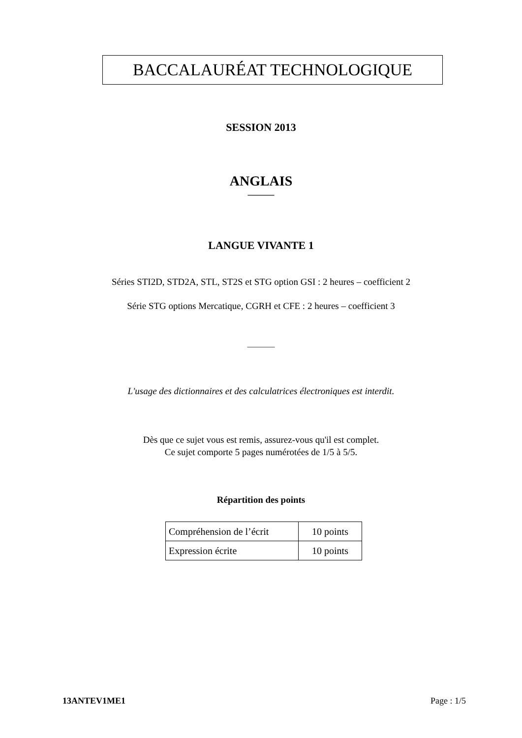BACCALAURÉAT TECHNOLOGIQUE
SESSION 2013
ANGLAIS
______
LANGUE VIVANTE 1
Séries STI2D, STD2A, STL, ST2S et STG option GSI : 2 heures – coefficient 2
Série STG options Mercatique, CGRH et CFE : 2 heures – coefficient 3
_______
L'usage des dictionnaires et des calculatrices électroniques est interdit.
Dès que ce sujet vous est remis, assurez-vous qu'il est complet.
Ce sujet comporte 5 pages numérotées de 1/5 à 5/5.
Répartition des points
| Compréhension de l’écrit | 10 points |
| Expression écrite | 10 points |
13ANTEV1ME1 Page : 1/5